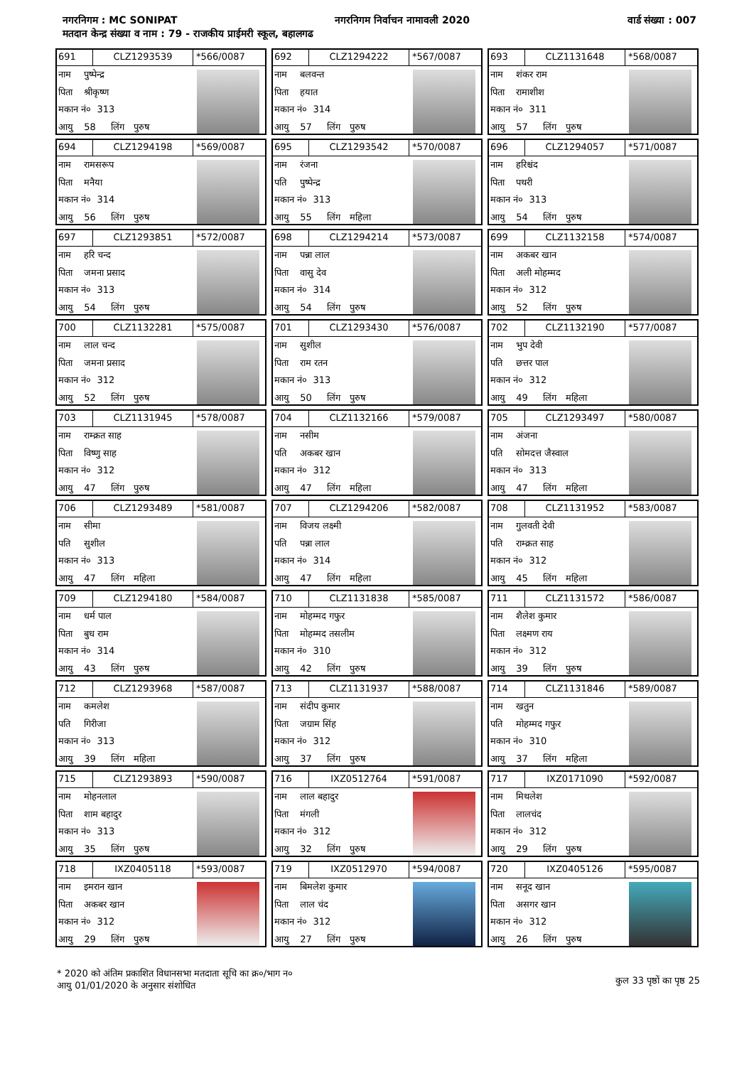नगरनिगम : MC SONIPAT नगरनिगम निर्वाचन नामावली 2020 वार्ड संख्या : 007
मतदान केन्द्र संख्या व नाम : 79 - राजकीय प्राईमरी स्कूल, बहालगढ
691 CLZ1293539 *566/0087
नाम पुष्पेन्द्र
पिता श्रीकृष्ण
मकान नं० 313
आयु 58 लिंग पुरुष
692 CLZ1294222 *567/0087
नाम बलवन्त
पिता हयात
मकान नं० 314
आयु 57 लिंग पुरुष
693 CLZ1131648 *568/0087
नाम शंकर राम
पिता रामाशीश
मकान नं० 311
आयु 57 लिंग पुरुष
694 CLZ1294198 *569/0087
नाम रामसरूप
पिता मनैया
मकान नं० 314
आयु 56 लिंग पुरुष
695 CLZ1293542 *570/0087
नाम रंजना
पति पुष्पेन्द्र
मकान नं० 313
आयु 55 लिंग महिला
696 CLZ1294057 *571/0087
नाम हरिश्चंद
पिता पथरी
मकान नं० 313
आयु 54 लिंग पुरुष
697 CLZ1293851 *572/0087
नाम हरि चन्द
पिता जमना प्रसाद
मकान नं० 313
आयु 54 लिंग पुरुष
698 CLZ1294214 *573/0087
नाम पन्ना लाल
पिता वासु देव
मकान नं० 314
आयु 54 लिंग पुरुष
699 CLZ1132158 *574/0087
नाम अकबर खान
पिता अली मोहम्मद
मकान नं० 312
आयु 52 लिंग पुरुष
700 CLZ1132281 *575/0087
नाम लाल चन्द
पिता जमना प्रसाद
मकान नं० 312
आयु 52 लिंग पुरुष
701 CLZ1293430 *576/0087
नाम सुशील
पिता राम रतन
मकान नं० 313
आयु 50 लिंग पुरुष
702 CLZ1132190 *577/0087
नाम भुप देवी
पति छत्तर पाल
मकान नं० 312
आयु 49 लिंग महिला
703 CLZ1131945 *578/0087
नाम राम्क्रत साह
पिता विष्णु साह
मकान नं० 312
आयु 47 लिंग पुरुष
704 CLZ1132166 *579/0087
नाम नसीम
पति अकबर खान
मकान नं० 312
आयु 47 लिंग महिला
705 CLZ1293497 *580/0087
नाम अंजना
पति सोमदत्त जैस्वाल
मकान नं० 313
आयु 47 लिंग महिला
706 CLZ1293489 *581/0087
नाम सीमा
पति सुशील
मकान नं० 313
आयु 47 लिंग महिला
707 CLZ1294206 *582/0087
नाम विजय लक्ष्मी
पति पन्ना लाल
मकान नं० 314
आयु 47 लिंग महिला
708 CLZ1131952 *583/0087
नाम गुलवती देवी
पति राम्क्रत साह
मकान नं० 312
आयु 45 लिंग महिला
709 CLZ1294180 *584/0087
नाम धर्म पाल
पिता बुध राम
मकान नं० 314
आयु 43 लिंग पुरुष
710 CLZ1131838 *585/0087
नाम मोहम्मद गफुर
पिता मोहम्मद तसलीम
मकान नं० 310
आयु 42 लिंग पुरुष
711 CLZ1131572 *586/0087
नाम शैलेश कुमार
पिता लक्ष्मण राय
मकान नं० 312
आयु 39 लिंग पुरुष
712 CLZ1293968 *587/0087
नाम कमलेश
पति गिरीजा
मकान नं० 313
आयु 39 लिंग महिला
713 CLZ1131937 *588/0087
नाम संदीप कुमार
पिता जग्राम सिंह
मकान नं० 312
आयु 37 लिंग पुरुष
714 CLZ1131846 *589/0087
नाम खतुन
पति मोहम्मद गफुर
मकान नं० 310
आयु 37 लिंग महिला
715 CLZ1293893 *590/0087
नाम मोहनलाल
पिता शाम बहादुर
मकान नं० 313
आयु 35 लिंग पुरुष
716 IXZ0512764 *591/0087
नाम लाल बहादुर
पिता मंगली
मकान नं० 312
आयु 32 लिंग पुरुष
717 IXZ0171090 *592/0087
नाम मिथलेश
पिता लालचंद
मकान नं० 312
आयु 29 लिंग पुरुष
718 IXZ0405118 *593/0087
नाम इमरान खान
पिता अकबर खान
मकान नं० 312
आयु 29 लिंग पुरुष
719 IXZ0512970 *594/0087
नाम बिमलेश कुमार
पिता लाल चंद
मकान नं० 312
आयु 27 लिंग पुरुष
720 IXZ0405126 *595/0087
नाम सनूद खान
पिता असगर खान
मकान नं० 312
आयु 26 लिंग पुरुष
* 2020 को अंतिम प्रकाशित विधानसभा मतदाता सूचि का क्र०/भाग न०
आयु 01/01/2020 के अनुसार संशोधित
कुल 33 पृष्ठों का पृष्ठ 25